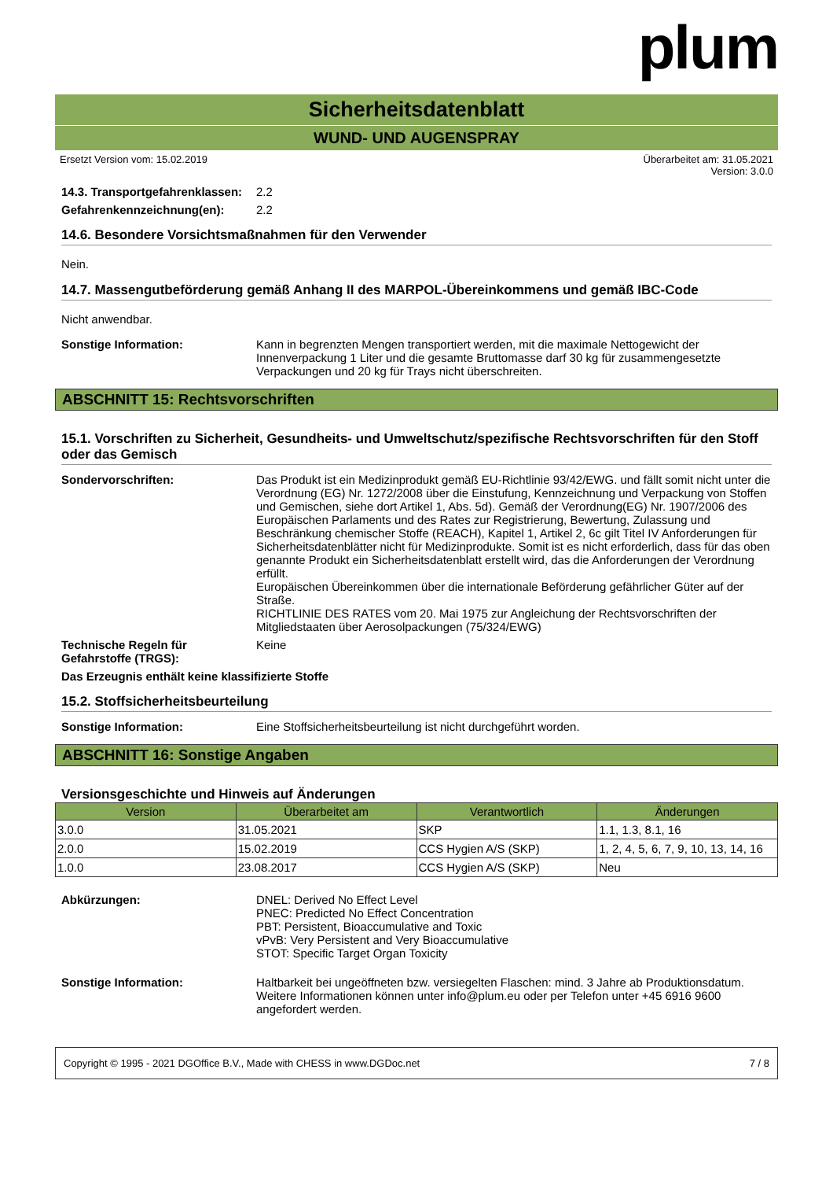plum
Sicherheitsdatenblatt
WUND- UND AUGENSPRAY
Ersetzt Version vom: 15.02.2019 Überarbeitet am: 31.05.2021
Version: 3.0.0
14.3. Transportgefahrenklassen:
2.2
Gefahrenkennzeichnung(en): 2.2
14.6. Besondere Vorsichtsmaßnahmen für den Verwender
Nein.
14.7. Massengutbeförderung gemäß Anhang II des MARPOL-Übereinkommens und gemäß IBC-Code
Nicht anwendbar.
Sonstige Information: Kann in begrenzten Mengen transportiert werden, mit die maximale Nettogewicht der Innenverpackung 1 Liter und die gesamte Bruttomasse darf 30 kg für zusammengesetzte Verpackungen und 20 kg für Trays nicht überschreiten.
ABSCHNITT 15: Rechtsvorschriften
15.1. Vorschriften zu Sicherheit, Gesundheits- und Umweltschutz/spezifische Rechtsvorschriften für den Stoff oder das Gemisch
Sondervorschriften: Das Produkt ist ein Medizinprodukt gemäß EU-Richtlinie 93/42/EWG. und fällt somit nicht unter die Verordnung (EG) Nr. 1272/2008 über die Einstufung, Kennzeichnung und Verpackung von Stoffen und Gemischen, siehe dort Artikel 1, Abs. 5d). Gemäß der Verordnung(EG) Nr. 1907/2006 des Europäischen Parlaments und des Rates zur Registrierung, Bewertung, Zulassung und Beschränkung chemischer Stoffe (REACH), Kapitel 1, Artikel 2, 6c gilt Titel IV Anforderungen für Sicherheitsdatenblätter nicht für Medizinprodukte. Somit ist es nicht erforderlich, dass für das oben genannte Produkt ein Sicherheitsdatenblatt erstellt wird, das die Anforderungen der Verordnung erfüllt.
Europäischen Übereinkommen über die internationale Beförderung gefährlicher Güter auf der Straße.
RICHTLINIE DES RATES vom 20. Mai 1975 zur Angleichung der Rechtsvorschriften der Mitgliedstaaten über Aerosolpackungen (75/324/EWG)
Technische Regeln für Gefahrstoffe (TRGS):
Keine
Das Erzeugnis enthält keine klassifizierte Stoffe
15.2. Stoffsicherheitsbeurteilung
Sonstige Information: Eine Stoffsicherheitsbeurteilung ist nicht durchgeführt worden.
ABSCHNITT 16: Sonstige Angaben
Versionsgeschichte und Hinweis auf Änderungen
| Version | Überarbeitet am | Verantwortlich | Änderungen |
| --- | --- | --- | --- |
| 3.0.0 | 31.05.2021 | SKP | 1.1, 1.3, 8.1, 16 |
| 2.0.0 | 15.02.2019 | CCS Hygien A/S (SKP) | 1, 2, 4, 5, 6, 7, 9, 10, 13, 14, 16 |
| 1.0.0 | 23.08.2017 | CCS Hygien A/S (SKP) | Neu |
Abkürzungen: DNEL: Derived No Effect Level
PNEC: Predicted No Effect Concentration
PBT: Persistent, Bioaccumulative and Toxic
vPvB: Very Persistent and Very Bioaccumulative
STOT: Specific Target Organ Toxicity
Sonstige Information: Haltbarkeit bei ungeöffneten bzw. versiegelten Flaschen: mind. 3 Jahre ab Produktionsdatum.
Weitere Informationen können unter info@plum.eu oder per Telefon unter +45 6916 9600 angefordert werden.
Copyright © 1995 - 2021 DGOffice B.V., Made with CHESS in www.DGDoc.net 7 / 8